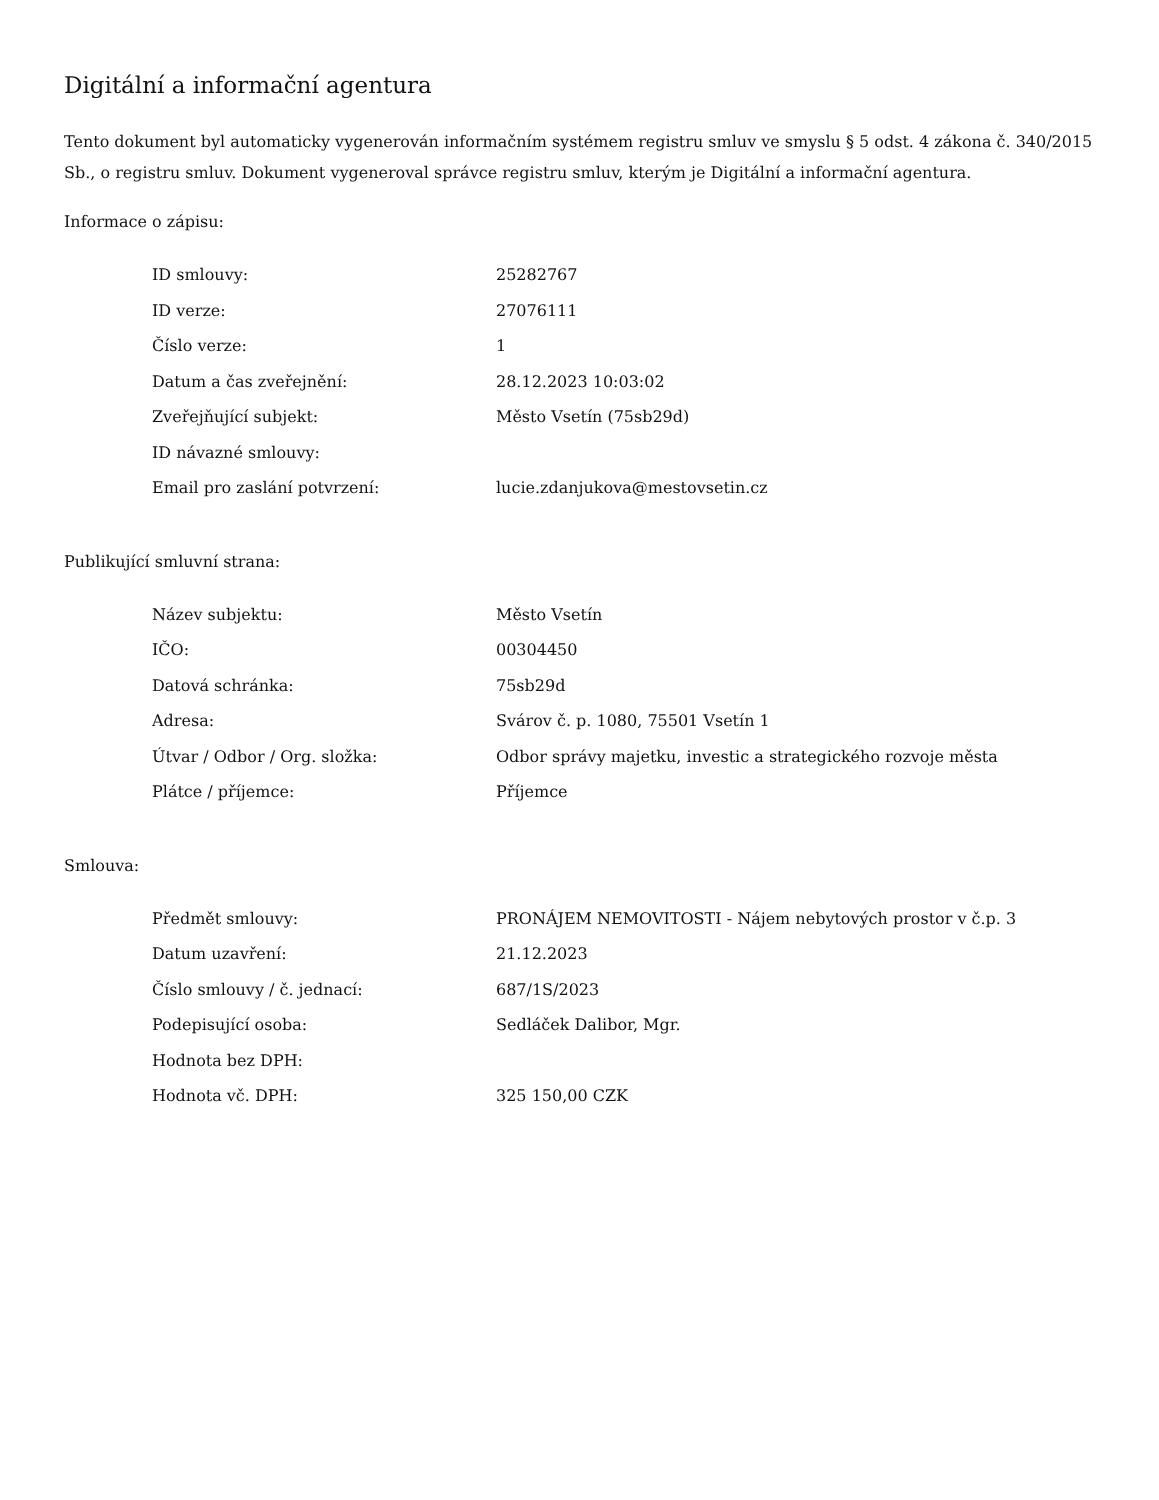Digitální a informační agentura
Tento dokument byl automaticky vygenerován informačním systémem registru smluv ve smyslu § 5 odst. 4 zákona č. 340/2015 Sb., o registru smluv. Dokument vygeneroval správce registru smluv, kterým je Digitální a informační agentura.
Informace o zápisu:
| ID smlouvy: | 25282767 |
| ID verze: | 27076111 |
| Číslo verze: | 1 |
| Datum a čas zveřejnění: | 28.12.2023 10:03:02 |
| Zveřejňující subjekt: | Město Vsetín (75sb29d) |
| ID návazné smlouvy: | |
| Email pro zaslání potvrzení: | lucie.zdanjukova@mestovsetin.cz |
Publikující smluvní strana:
| Název subjektu: | Město Vsetín |
| IČO: | 00304450 |
| Datová schránka: | 75sb29d |
| Adresa: | Svárov č. p. 1080, 75501 Vsetín 1 |
| Útvar / Odbor / Org. složka: | Odbor správy majetku, investic a strategického rozvoje města |
| Plátce / příjemce: | Příjemce |
Smlouva:
| Předmět smlouvy: | PRONÁJEM NEMOVITOSTI - Nájem nebytových prostor v č.p. 3 |
| Datum uzavření: | 21.12.2023 |
| Číslo smlouvy / č. jednací: | 687/1S/2023 |
| Podepisující osoba: | Sedláček Dalibor, Mgr. |
| Hodnota bez DPH: | |
| Hodnota vč. DPH: | 325 150,00 CZK |